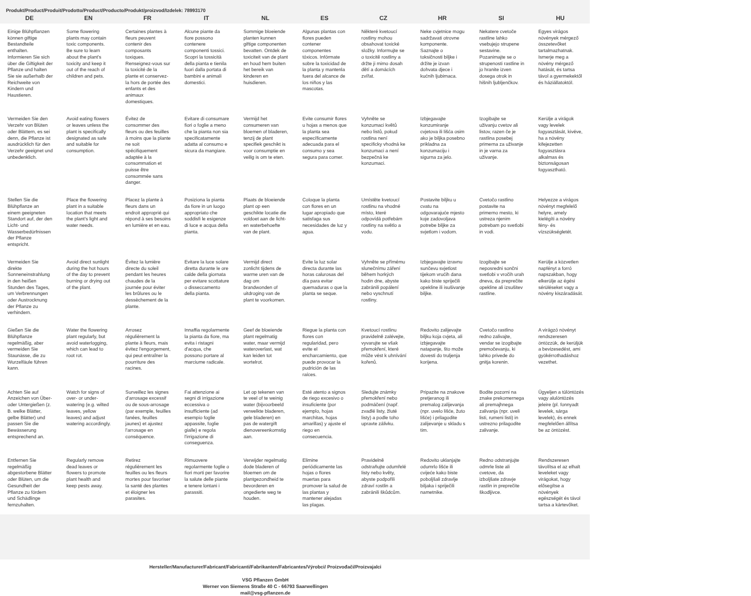Produkt/Product/Produit/Prodotto/Product/Producto/Produkt/proizvod/Izdelek: 78993170
| DE | EN | FR | IT | NL | ES | CZ | HR | SI | HU |
| --- | --- | --- | --- | --- | --- | --- | --- | --- | --- |
| Einige Blühpflanzen können giftige Bestandteile enthalten. Informieren Sie sich über die Giftigkeit der Pflanze und halten Sie sie außerhalb der Reichweite von Kindern und Haustieren. | Some flowering plants may contain toxic components. Be sure to learn about the plant's toxicity and keep it out of the reach of children and pets. | Certaines plantes à fleurs peuvent contenir des composants toxiques. Renseignez-vous sur la toxicité de la plante et conservez-la hors de portée des enfants et des animaux domestiques. | Alcune piante da fiore possono contenere componenti tossici. Scopri la tossicità della pianta e tienila fuori dalla portata di bambini e animali domestici. | Sommige bloeiende planten kunnen giftige componenten bevatten. Ontdek de toxiciteit van de plant en houd hem buiten het bereik van kinderen en huisdieren. | Algunas plantas con flores pueden contener componentes tóxicos. Infórmate sobre la toxicidad de la planta y mantenla fuera del alcance de los niños y las mascotas. | Některé kvetoucí rostliny mohou obsahovat toxické složky. Informujte se o toxicitě rostliny a držte ji mimo dosah dětí a domácích zvířat. | Neke cvjetnice mogu sadržavati otrovne komponente. Saznajte o toksičnosti biljke i držite je izvan dohvata djece i kućnih ljubimaca. | Nekatere cvetoče rastline lahko vsebujejo strupene sestavine. Pozanimajte se o strupenosti rastline in jo hranite izven dosega otrok in hišnih ljubljenčkov. | Egyes virágos növények mérgező összetevőket tartalmazhatnak. Ismerje meg a növény mérgező hatását, és tartsa távol a gyermekektől és háziállatoktól. |
| Vermeiden Sie den Verzehr von Blüten oder Blättern, es sei denn, die Pflanze ist ausdrücklich für den Verzehr geeignet und unbedenklich. | Avoid eating flowers or leaves unless the plant is specifically designated as safe and suitable for consumption. | Évitez de consommer des fleurs ou des feuilles à moins que la plante ne soit spécifiquement adaptée à la consommation et puisse être consommée sans danger. | Evitare di consumare fiori o foglie a meno che la pianta non sia specificatamente adatta al consumo e sicura da mangiare. | Vermijd het consumeren van bloemen of bladeren, tenzij de plant specifiek geschikt is voor consumptie en veilig is om te eten. | Evite consumir flores u hojas a menos que la planta sea específicamente adecuada para el consumo y sea segura para comer. | Vyhněte se konzumaci květů nebo listů, pokud rostlina není specificky vhodná ke konzumaci a není bezpečná ke konzumaci. | Izbjegavajte konzumiranje cvjetova ili lišća osim ako je biljka posebno prikladna za konzumaciju i sigurna za jelo. | Izogibajte se uživanju cvetov ali listov, razen če je rastlina posebej primerna za uživanje in je varna za uživanje. | Kerülje a virágok vagy levelek fogyasztását, kivéve, ha a növény kifejezetten fogyasztásra alkalmas és biztonságosan fogyasztható. |
| Stellen Sie die Blühpflanze an einem geeigneten Standort auf, der den Licht- und Wasserbedürfnissen der Pflanze entspricht. | Place the flowering plant in a suitable location that meets the plant's light and water needs. | Placez la plante à fleurs dans un endroit approprié qui répond à ses besoins en lumière et en eau. | Posiziona la pianta da fiore in un luogo appropriato che soddisfi le esigenze di luce e acqua della pianta. | Plaats de bloeiende plant op een geschikte locatie die voldoet aan de licht- en waterbehoefte van de plant. | Coloque la planta con flores en un lugar apropiado que satisfaga sus necesidades de luz y agua. | Umístěte kvetoucí rostlinu na vhodné místo, které odpovídá potřebám rostliny na světlo a vodu. | Postavite biljku u cvatu na odgovarajuće mjesto koje zadovoljava potrebe biljke za svjetlom i vodom. | Cvetočo rastlino postavite na primerno mesto, ki ustreza njenim potrebam po svetlobi in vodi. | Helyezze a virágos növényt megfelelő helyre, amely kielégíti a növény fény- és vízszükségletét. |
| Vermeiden Sie direkte Sonneneinstrahlung in den heißen Stunden des Tages, um Verbrennungen oder Austrocknung der Pflanze zu verhindern. | Avoid direct sunlight during the hot hours of the day to prevent burning or drying out of the plant. | Évitez la lumière directe du soleil pendant les heures chaudes de la journée pour éviter les brûlures ou le dessèchement de la plante. | Evitare la luce solare diretta durante le ore calde della giornata per evitare scottature o disseccamento della pianta. | Vermijd direct zonlicht tijdens de warme uren van de dag om brandwonden of uitdroging van de plant te voorkomen. | Evite la luz solar directa durante las horas calurosas del día para evitar quemaduras o que la planta se seque. | Vyhněte se přímému slunečnímu záření během horkých hodin dne, abyste zabránili popálení nebo vyschnutí rostliny. | Izbjegavajte izravnu sunčevu svjetlost tijekom vrućih dana kako biste spriječili opekline ili isušivanje biljke. | Izogibajte se neposredni sončni svetlobi v vročih urah dneva, da preprečite opekline ali izsušitev rastline. | Kerülje a közvetlen napfényt a forró napszakban, hogy elkerülje az égési sérüléseket vagy a növény kiszáradását. |
| Gießen Sie die Blühpflanze regelmäßig, aber vermeiden Sie Staunässe, die zu Wurzelfäule führen kann. | Water the flowering plant regularly, but avoid waterlogging, which can lead to root rot. | Arrosez régulièrement la plante à fleurs, mais évitez l'engorgement, qui peut entraîner la pourriture des racines. | Innaffia regolarmente la pianta da fiore, ma evita i ristagni d'acqua, che possono portare al marciume radicale. | Geef de bloeiende plant regelmatig water, maar vermijd wateroverlast, wat kan leiden tot wortelrot. | Riegue la planta con flores con regularidad, pero evite el encharcamiento, que puede provocar la pudrición de las raíces. | Kvetoucí rostlinu pravidelně zalévejte, vyvarujte se však přemokření, které může vést k uhnívání kořenů. | Redovito zalijevajte biljku koja cvjeta, ali izbjegavajte natapanje, što može dovesti do truljenja korijena. | Cvetočo rastlino redno zalivajte, vendar se izogibajte premočevanju, ki lahko privede do gnitja korenin. | A virágzó növényt rendszeresen öntözzük, de kerüljük a bevizesedést, ami gyökérrothadáshoz vezethet. |
| Achten Sie auf Anzeichen von Über- oder Untergießen (z. B. welke Blätter, gelbe Blätter) und passen Sie die Bewässerung entsprechend an. | Watch for signs of over- or under-watering (e.g. wilted leaves, yellow leaves) and adjust watering accordingly. | Surveillez les signes d'arrosage excessif ou de sous-arrosage (par exemple, feuilles fanées, feuilles jaunes) et ajustez l'arrosage en conséquence. | Fai attenzione ai segni di irrigazione eccessiva o insufficiente (ad esempio foglie appassite, foglie gialle) e regola l'irrigazione di conseguenza. | Let op tekenen van te veel of te weinig water (bijvoorbeeld verwelkte bladeren, gele bladeren) en pas de watergift dienovereenkomstig aan. | Esté atento a signos de riego excesivo o insuficiente (por ejemplo, hojas marchitas, hojas amarillas) y ajuste el riego en consecuencia. | Sledujte známky přemokření nebo podmáčení (např. zvadlé listy, žluté listy) a podle toho upravte zálivku. | Pripazite na znakove pretjeranog ili premalog zalijevanja (npr. uvelo lišće, žuto lišće) i prilagodite zalijevanje u skladu s tim. | Bodite pozorni na znake prekomernega ali premajhnega zalivanja (npr. uveli listi, rumeni listi) in ustrezno prilagodite zalivanje. | Ügyeljen a túlöntözés vagy alulöntözés jeleire (pl. fonnyadt levelek, sárga levelek), és ennek megfelelően állítsa be az öntözést. |
| Entfernen Sie regelmäßig abgestorbene Blätter oder Blüten, um die Gesundheit der Pflanze zu fördern und Schädlinge fernzuhalten. | Regularly remove dead leaves or flowers to promote plant health and keep pests away. | Retirez régulièrement les feuilles ou les fleurs mortes pour favoriser la santé des plantes et éloigner les parasites. | Rimuovere regolarmente foglie o fiori morti per favorire la salute delle piante e tenere lontani i parassiti. | Verwijder regelmatig dode bladeren of bloemen om de plantgezondheid te bevorderen en ongedierte weg te houden. | Elimine periódicamente las hojas o flores muertas para promover la salud de las plantas y mantener alejadas las plagas. | Pravidelně odstraňujte odumřelé listy nebo květy, abyste podpořili zdraví rostlin a zabránili škůdcům. | Redovito uklanjajte odumrlo lišće ili cvijeće kako biste poboljšali zdravlje biljaka i spriječili nametnike. | Redno odstranjujte odmrle liste ali cvetove, da izboljšate zdravje rastlin in preprečite škodljivce. | Rendszeresen távolítsa el az elhalt leveleket vagy virágokat, hogy elősegítse a növények egészségét és távol tartsa a kártevőket. |
Hersteller/Manufacturer/Fabricant/Fabricanti/Fabrikanten/Fabricantes/Výrobci/ Proizvođači/Proizvajalci
VSG Pflanzen GmbH
Werner von Siemens Straße 40 C - 66793 Saarwellingen
mail@vsg-pflanzen.de